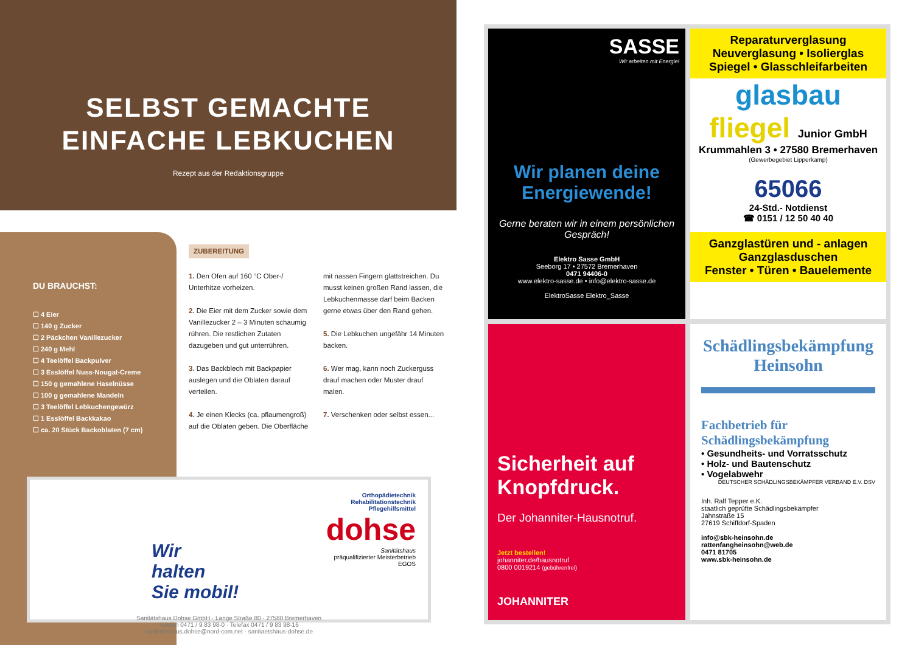SELBST GEMACHTE
EINFACHE LEBKUCHEN
Rezept aus der Redaktionsgruppe
DU BRAUCHST:
☐ 4 Eier
☐ 140 g Zucker
☐ 2 Päckchen Vanillezucker
☐ 240 g Mehl
☐ 4 Teelöffel Backpulver
☐ 3 Esslöffel Nuss-Nougat-Creme
☐ 150 g gemahlene Haselnüsse
☐ 100 g gemahlene Mandeln
☐ 3 Teelöffel Lebkuchengewürz
☐ 1 Esslöffel Backkakao
☐ ca. 20 Stück Backoblaten (7 cm)
ZUBEREITUNG
1. Den Ofen auf 160 °C Ober-/ Unterhitze vorheizen.
2. Die Eier mit dem Zucker sowie dem Vanillezucker 2 – 3 Minuten schaumig rühren. Die restlichen Zutaten dazugeben und gut unterrühren.
3. Das Backblech mit Backpapier auslegen und die Oblaten darauf verteilen.
4. Je einen Klecks (ca. pflaumengroß) auf die Oblaten geben. Die Oberfläche mit nassen Fingern glattstreichen. Du musst keinen großen Rand lassen, die Lebkuchenmasse darf beim Backen gerne etwas über den Rand gehen.
5. Die Lebkuchen ungefähr 14 Minuten backen.
6. Wer mag, kann noch Zuckerguss drauf machen oder Muster drauf malen.
7. Verschenken oder selbst essen...
Orthopädietechnik
Rehabilitationstechnik
Pflegehilfsmittel
dohse
Sanitätshaus
präqualifizierter Meisterbetrieb
EGOS
Wir halten Sie mobil!
Sanitätshaus Dohse GmbH · Lange Straße 80 · 27580 Bremerhaven
Telefon 0471 / 9 83 98-0 · Telefax 0471 / 9 83 98-16
sanitaetshaus.dohse@nord-com.net · sanitaetshaus-dohse.de
SASSE
Wir arbeiten mit Energie!
Wir planen deine Energiewende!
Gerne beraten wir in einem persönlichen Gespräch!
Elektro Sasse GmbH
Seeborg 17 • 27572 Bremerhaven
0471 94406-0
www.elektro-sasse.de • info@elektro-sasse.de
ElektroSasse Elektro_Sasse
Reparaturverglasung
Neuverglasung • Isolierglas
Spiegel • Glasschleifarbeiten
glasbau
fliegel Junior GmbH
Krummahlen 3 • 27580 Bremerhaven
(Gewerbegebiet Lipperkamp)
65066
24-Std.- Notdienst
☎ 0151 / 12 50 40 40
Ganzglastüren und - anlagen
Ganzglasduschen
Fenster • Türen • Bauelemente
Sicherheit auf Knopfdruck.
Der Johanniter-Hausnotruf.
Jetzt bestellen!
johanniter.de/hausnotruf
0800 0019214 (gebührenfrei)
JOHANNITER
Schädlingsbekämpfung Heinsohn
Fachbetrieb für Schädlingsbekämpfung
• Gesundheits- und Vorratsschutz
• Holz- und Bautenschutz
• Vogelabwehr
DEUTSCHER SCHÄDLINGSBEKÄMPFER VERBAND E.V. DSV
Inh. Ralf Tepper e.K.
staatlich geprüfte Schädlingsbekämpfer
Jahnstraße 15
27619 Schiffdorf-Spaden
info@sbk-heinsohn.de
rattenfangheinsohn@web.de
0471 81705
www.sbk-heinsohn.de